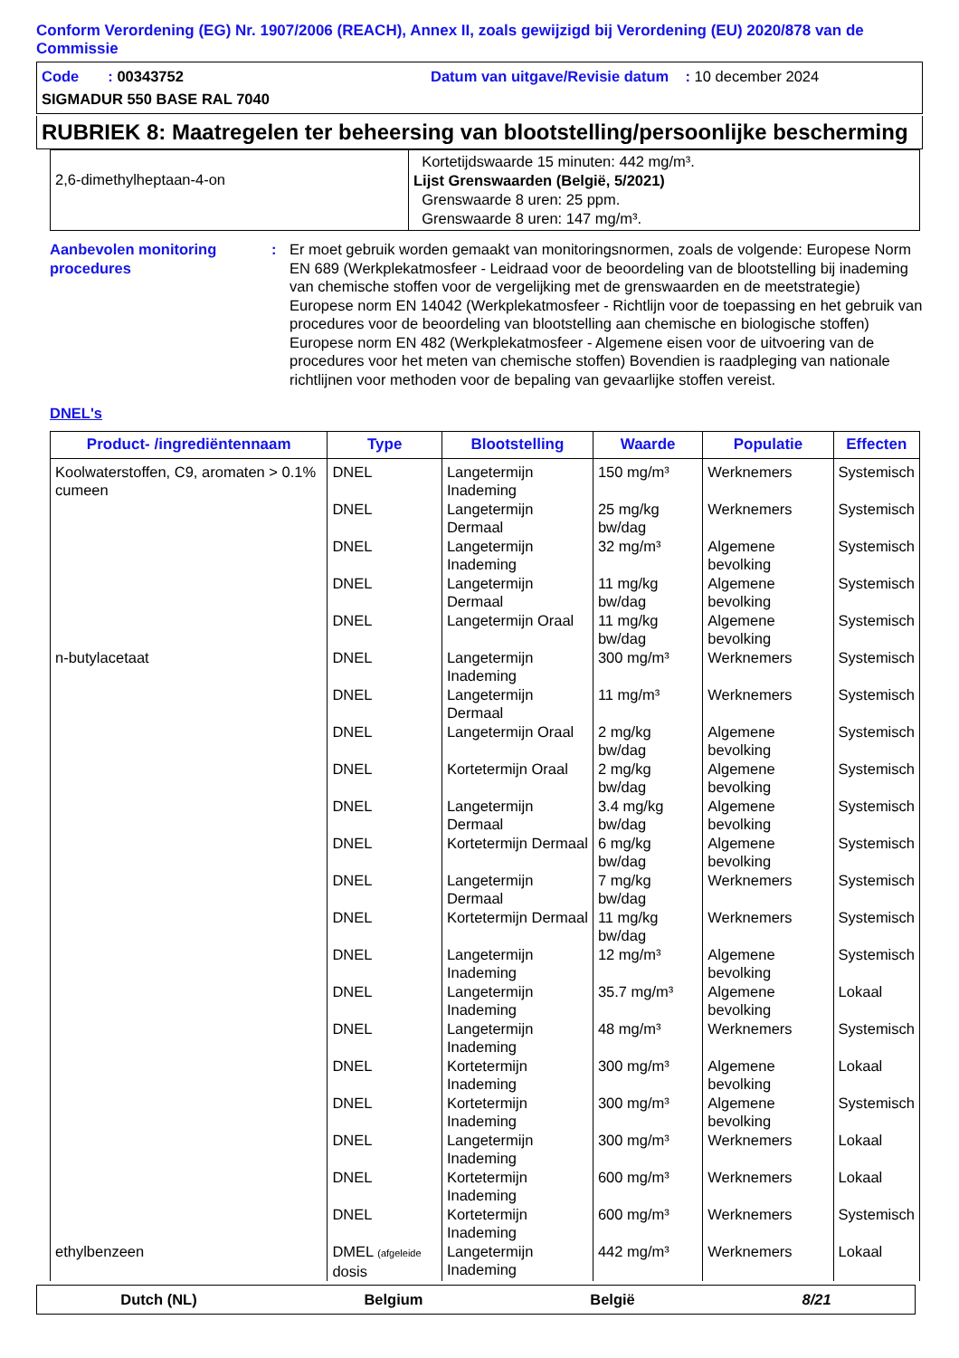Conform Verordening (EG) Nr. 1907/2006 (REACH), Annex II, zoals gewijzigd bij Verordening (EU) 2020/878 van de Commissie
Code : 00343752
Datum van uitgave/Revisie datum : 10 december 2024
SIGMADUR 550 BASE RAL 7040
RUBRIEK 8: Maatregelen ter beheersing van blootstelling/persoonlijke bescherming
| 2,6-dimethylheptaan-4-on | Kortetijdswaarde 15 minuten: 442 mg/m³. Lijst Grenswaarden (België, 5/2021) Grenswaarde 8 uren: 25 ppm. Grenswaarde 8 uren: 147 mg/m³. |
Aanbevolen monitoring procedures
: Er moet gebruik worden gemaakt van monitoringsnormen, zoals de volgende: Europese Norm EN 689 (Werkplekatmosfeer - Leidraad voor de beoordeling van de blootstelling bij inademing van chemische stoffen voor de vergelijking met de grenswaarden en de meetstrategie) Europese norm EN 14042 (Werkplekatmosfeer - Richtlijn voor de toepassing en het gebruik van procedures voor de beoordeling van blootstelling aan chemische en biologische stoffen) Europese norm EN 482 (Werkplekatmosfeer - Algemene eisen voor de uitvoering van de procedures voor het meten van chemische stoffen) Bovendien is raadpleging van nationale richtlijnen voor methoden voor de bepaling van gevaarlijke stoffen vereist.
DNEL's
| Product- /ingrediëntennaam | Type | Blootstelling | Waarde | Populatie | Effecten |
| --- | --- | --- | --- | --- | --- |
| Koolwaterstoffen, C9, aromaten > 0.1% cumeen | DNEL | Langetermijn Inademing | 150 mg/m³ | Werknemers | Systemisch |
| | DNEL | Langetermijn Dermaal | 25 mg/kg bw/dag | Werknemers | Systemisch |
| | DNEL | Langetermijn Inademing | 32 mg/m³ | Algemene bevolking | Systemisch |
| | DNEL | Langetermijn Dermaal | 11 mg/kg bw/dag | Algemene bevolking | Systemisch |
| | DNEL | Langetermijn Oraal | 11 mg/kg bw/dag | Algemene bevolking | Systemisch |
| n-butylacetaat | DNEL | Langetermijn Inademing | 300 mg/m³ | Werknemers | Systemisch |
| | DNEL | Langetermijn Dermaal | 11 mg/m³ | Werknemers | Systemisch |
| | DNEL | Langetermijn Oraal | 2 mg/kg bw/dag | Algemene bevolking | Systemisch |
| | DNEL | Kortetermijn Oraal | 2 mg/kg bw/dag | Algemene bevolking | Systemisch |
| | DNEL | Langetermijn Dermaal | 3.4 mg/kg bw/dag | Algemene bevolking | Systemisch |
| | DNEL | Kortetermijn Dermaal | 6 mg/kg bw/dag | Algemene bevolking | Systemisch |
| | DNEL | Langetermijn Dermaal | 7 mg/kg bw/dag | Werknemers | Systemisch |
| | DNEL | Kortetermijn Dermaal | 11 mg/kg bw/dag | Werknemers | Systemisch |
| | DNEL | Langetermijn Inademing | 12 mg/m³ | Algemene bevolking | Systemisch |
| | DNEL | Langetermijn Inademing | 35.7 mg/m³ | Algemene bevolking | Lokaal |
| | DNEL | Langetermijn Inademing | 48 mg/m³ | Werknemers | Systemisch |
| | DNEL | Kortetermijn Inademing | 300 mg/m³ | Algemene bevolking | Lokaal |
| | DNEL | Kortetermijn Inademing | 300 mg/m³ | Algemene bevolking | Systemisch |
| | DNEL | Langetermijn Inademing | 300 mg/m³ | Werknemers | Lokaal |
| | DNEL | Kortetermijn Inademing | 600 mg/m³ | Werknemers | Lokaal |
| | DNEL | Kortetermijn Inademing | 600 mg/m³ | Werknemers | Systemisch |
| ethylbenzeen | DMEL (afgeleide dosis | Langetermijn Inademing | 442 mg/m³ | Werknemers | Lokaal |
Dutch (NL) Belgium België 8/21